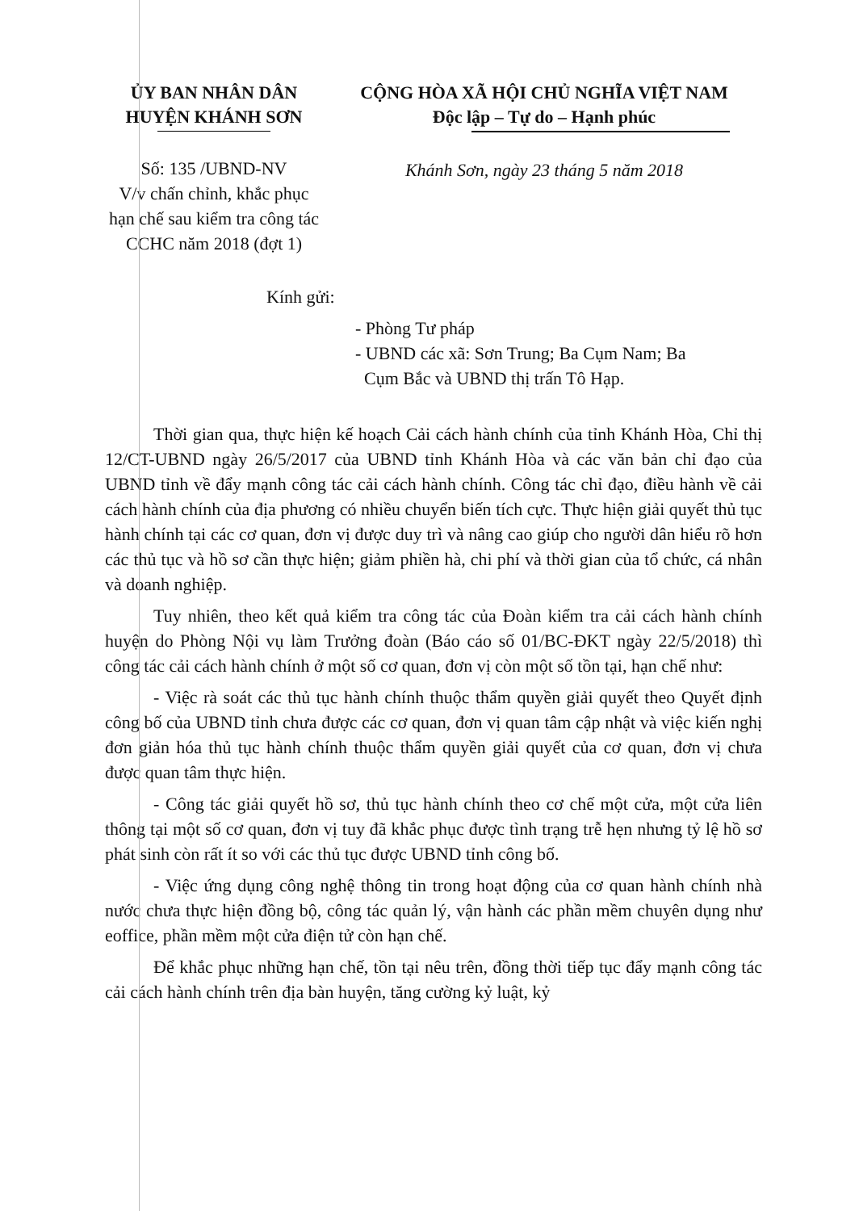ỦY BAN NHÂN DÂN
HUYỆN KHÁNH SƠN
Số: 135 /UBND-NV
V/v chấn chỉnh, khắc phục hạn chế sau kiểm tra công tác CCHC năm 2018 (đợt 1)
CỘNG HÒA XÃ HỘI CHỦ NGHĨA VIỆT NAM
Độc lập – Tự do – Hạnh phúc
Khánh Sơn, ngày 23 tháng 5 năm 2018
Kính gửi:
- Phòng Tư pháp
- UBND các xã: Sơn Trung; Ba Cụm Nam; Ba
Cụm Bắc và UBND thị trấn Tô Hạp.
Thời gian qua, thực hiện kế hoạch Cải cách hành chính của tỉnh Khánh Hòa, Chỉ thị 12/CT-UBND ngày 26/5/2017 của UBND tỉnh Khánh Hòa và các văn bản chỉ đạo của UBND tỉnh về đẩy mạnh công tác cải cách hành chính. Công tác chỉ đạo, điều hành về cải cách hành chính của địa phương có nhiều chuyển biến tích cực. Thực hiện giải quyết thủ tục hành chính tại các cơ quan, đơn vị được duy trì và nâng cao giúp cho người dân hiểu rõ hơn các thủ tục và hồ sơ cần thực hiện; giảm phiền hà, chi phí và thời gian của tổ chức, cá nhân và doanh nghiệp.
Tuy nhiên, theo kết quả kiểm tra công tác của Đoàn kiểm tra cải cách hành chính huyện do Phòng Nội vụ làm Trưởng đoàn (Báo cáo số 01/BC-ĐKT ngày 22/5/2018) thì công tác cải cách hành chính ở một số cơ quan, đơn vị còn một số tồn tại, hạn chế như:
- Việc rà soát các thủ tục hành chính thuộc thẩm quyền giải quyết theo Quyết định công bố của UBND tỉnh chưa được các cơ quan, đơn vị quan tâm cập nhật và việc kiến nghị đơn giản hóa thủ tục hành chính thuộc thẩm quyền giải quyết của cơ quan, đơn vị chưa được quan tâm thực hiện.
- Công tác giải quyết hồ sơ, thủ tục hành chính theo cơ chế một cửa, một cửa liên thông tại một số cơ quan, đơn vị tuy đã khắc phục được tình trạng trễ hẹn nhưng tỷ lệ hồ sơ phát sinh còn rất ít so với các thủ tục được UBND tỉnh công bố.
- Việc ứng dụng công nghệ thông tin trong hoạt động của cơ quan hành chính nhà nước chưa thực hiện đồng bộ, công tác quản lý, vận hành các phần mềm chuyên dụng như eoffice, phần mềm một cửa điện tử còn hạn chế.
Để khắc phục những hạn chế, tồn tại nêu trên, đồng thời tiếp tục đẩy mạnh công tác cải cách hành chính trên địa bàn huyện, tăng cường kỷ luật, kỷ